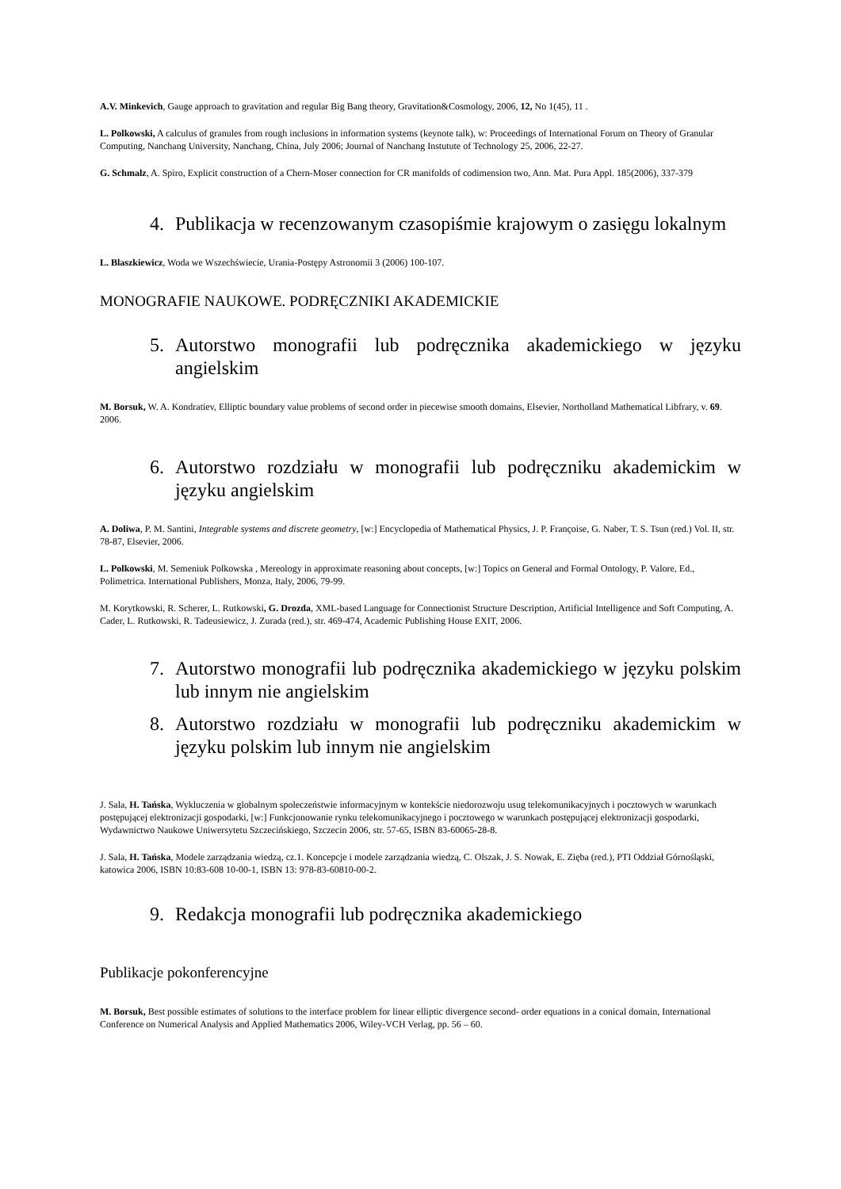A.V. Minkevich, Gauge approach to gravitation and regular Big Bang theory, Gravitation&Cosmology, 2006, 12, No 1(45), 11 .
L. Polkowski, A calculus of granules from rough inclusions in information systems (keynote talk), w: Proceedings of International Forum on Theory of Granular Computing, Nanchang University, Nanchang, China, July 2006; Journal of Nanchang Instutute of Technology 25, 2006, 22-27.
G. Schmalz, A. Spiro, Explicit construction of a Chern-Moser connection for CR manifolds of codimension two, Ann. Mat. Pura Appl. 185(2006), 337-379
4. Publikacja w recenzowanym czasopiśmie krajowym o zasięgu lokalnym
L. Blaszkiewicz, Woda we Wszechświecie, Urania-Postępy Astronomii 3 (2006) 100-107.
MONOGRAFIE NAUKOWE. PODRĘCZNIKI AKADEMICKIE
5. Autorstwo monografii lub podręcznika akademickiego w języku angielskim
M. Borsuk, W. A. Kondratiev, Elliptic boundary value problems of second order in piecewise smooth domains, Elsevier, Northolland Mathematical Libfrary, v. 69. 2006.
6. Autorstwo rozdziału w monografii lub podręczniku akademickim w języku angielskim
A. Doliwa, P. M. Santini, Integrable systems and discrete geometry, [w:] Encyclopedia of Mathematical Physics, J. P. Françoise, G. Naber, T. S. Tsun (red.) Vol. II, str. 78-87, Elsevier, 2006.
L. Polkowski, M. Semeniuk Polkowska , Mereology in approximate reasoning about concepts, [w:] Topics on General and Formal Ontology, P. Valore, Ed., Polimetrica. International Publishers, Monza, Italy, 2006, 79-99.
M. Korytkowski, R. Scherer, L. Rutkowski, G. Drozda, XML-based Language for Connectionist Structure Description, Artificial Intelligence and Soft Computing, A. Cader, L. Rutkowski, R. Tadeusiewicz, J. Zurada (red.), str. 469-474, Academic Publishing House EXIT, 2006.
7. Autorstwo monografii lub podręcznika akademickiego w języku polskim lub innym nie angielskim
8. Autorstwo rozdziału w monografii lub podręczniku akademickim w języku polskim lub innym nie angielskim
J. Sala, H. Tańska, Wykluczenia w globalnym spoleczeństwie informacyjnym w kontekście niedorozwoju usug telekomunikacyjnych i pocztowych w warunkach postępującej elektronizacji gospodarki, [w:] Funkcjonowanie rynku telekomunikacyjnego i pocztowego w warunkach postępującej elektronizacji gospodarki, Wydawnictwo Naukowe Uniwersytetu Szczecińskiego, Szczecin 2006, str. 57-65, ISBN 83-60065-28-8.
J. Sala, H. Tańska, Modele zarządzania wiedzą, cz.1. Koncepcje i modele zarządzania wiedzą, C. Olszak, J. S. Nowak, E. Zięba (red.), PTI Oddział Górnośląski, katowica 2006, ISBN 10:83-608 10-00-1, ISBN 13: 978-83-60810-00-2.
9. Redakcja monografii lub podręcznika akademickiego
Publikacje pokonferencyjne
M. Borsuk, Best possible estimates of solutions to the interface problem for linear elliptic divergence second- order equations in a conical domain, International Conference on Numerical Analysis and Applied Mathematics 2006, Wiley-VCH Verlag, pp. 56 – 60.